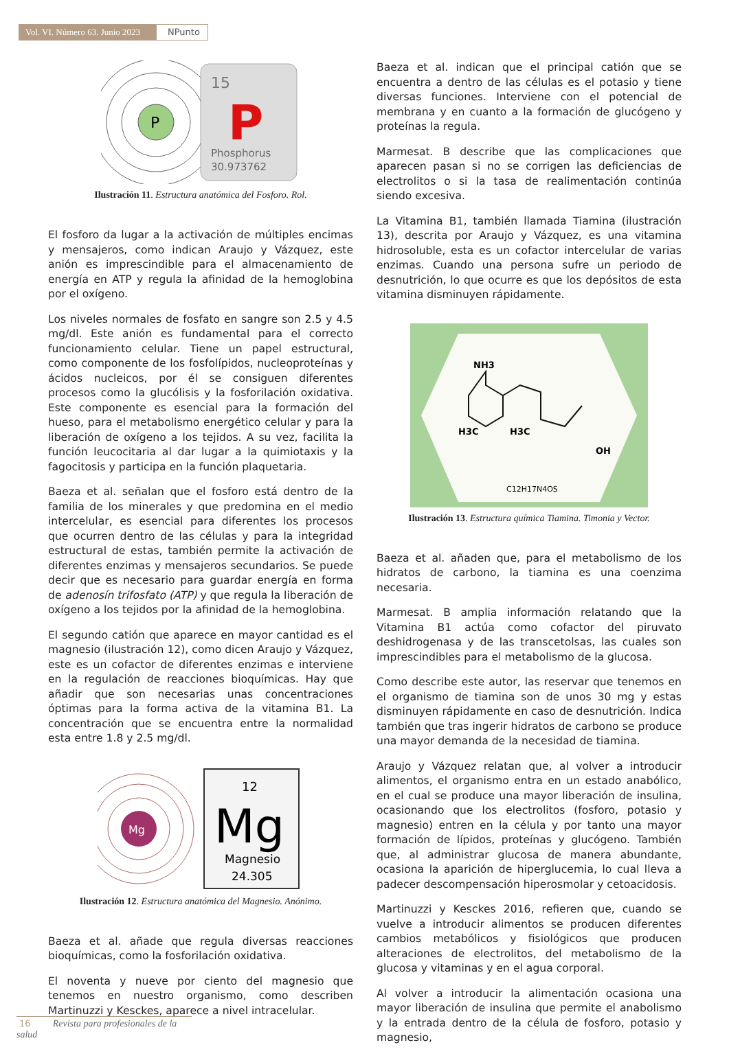Vol. VI. Número 63. Junio 2023
NPunto
P
15
P
Phosphorus
30.973762
Ilustración 11. Estructura anatómica del Fosforo. Rol.
El fosforo da lugar a la activación de múltiples encimas y mensajeros, como indican Araujo y Vázquez, este anión es imprescindible para el almacenamiento de energía en ATP y regula la afinidad de la hemoglobina por el oxígeno.
Los niveles normales de fosfato en sangre son 2.5 y 4.5 mg/dl. Este anión es fundamental para el correcto funcionamiento celular. Tiene un papel estructural, como componente de los fosfolípidos, nucleoproteínas y ácidos nucleicos, por él se consiguen diferentes procesos como la glucólisis y la fosforilación oxidativa. Este componente es esencial para la formación del hueso, para el metabolismo energético celular y para la liberación de oxígeno a los tejidos. A su vez, facilita la función leucocitaria al dar lugar a la quimiotaxis y la fagocitosis y participa en la función plaquetaria.
Baeza et al. señalan que el fosforo está dentro de la familia de los minerales y que predomina en el medio intercelular, es esencial para diferentes los procesos que ocurren dentro de las células y para la integridad estructural de estas, también permite la activación de diferentes enzimas y mensajeros secundarios. Se puede decir que es necesario para guardar energía en forma de adenosín trifosfato (ATP) y que regula la liberación de oxígeno a los tejidos por la afinidad de la hemoglobina.
El segundo catión que aparece en mayor cantidad es el magnesio (ilustración 12), como dicen Araujo y Vázquez, este es un cofactor de diferentes enzimas e interviene en la regulación de reacciones bioquímicas. Hay que añadir que son necesarias unas concentraciones óptimas para la forma activa de la vitamina B1. La concentración que se encuentra entre la normalidad esta entre 1.8 y 2.5 mg/dl.
Mg
12
Mg
Magnesio
24.305
Ilustración 12. Estructura anatómica del Magnesio. Anónimo.
Baeza et al. añade que regula diversas reacciones bioquímicas, como la fosforilación oxidativa.
El noventa y nueve por ciento del magnesio que tenemos en nuestro organismo, como describen Martinuzzi y Kesckes, aparece a nivel intracelular.
Baeza et al. indican que el principal catión que se encuentra a dentro de las células es el potasio y tiene diversas funciones. Interviene con el potencial de membrana y en cuanto a la formación de glucógeno y proteínas la regula.
Marmesat. B describe que las complicaciones que aparecen pasan si no se corrigen las deficiencias de electrolitos o si la tasa de realimentación continúa siendo excesiva.
La Vitamina B1, también llamada Tiamina (ilustración 13), descrita por Araujo y Vázquez, es una vitamina hidrosoluble, esta es un cofactor intercelular de varias enzimas. Cuando una persona sufre un periodo de desnutrición, lo que ocurre es que los depósitos de esta vitamina disminuyen rápidamente.
NH3
H3C
H3C
OH
C12H17N4OS
Ilustración 13. Estructura química Tiamina. Timonia y Vector.
Baeza et al. añaden que, para el metabolismo de los hidratos de carbono, la tiamina es una coenzima necesaria.
Marmesat. B amplia información relatando que la Vitamina B1 actúa como cofactor del piruvato deshidrogenasa y de las transcetolsas, las cuales son imprescindibles para el metabolismo de la glucosa.
Como describe este autor, las reservar que tenemos en el organismo de tiamina son de unos 30 mg y estas disminuyen rápidamente en caso de desnutrición. Indica también que tras ingerir hidratos de carbono se produce una mayor demanda de la necesidad de tiamina.
Araujo y Vázquez relatan que, al volver a introducir alimentos, el organismo entra en un estado anabólico, en el cual se produce una mayor liberación de insulina, ocasionando que los electrolitos (fosforo, potasio y magnesio) entren en la célula y por tanto una mayor formación de lípidos, proteínas y glucógeno. También que, al administrar glucosa de manera abundante, ocasiona la aparición de hiperglucemia, lo cual lleva a padecer descompensación hiperosmolar y cetoacidosis.
Martinuzzi y Kesckes 2016, refieren que, cuando se vuelve a introducir alimentos se producen diferentes cambios metabólicos y fisiológicos que producen alteraciones de electrolitos, del metabolismo de la glucosa y vitaminas y en el agua corporal.
Al volver a introducir la alimentación ocasiona una mayor liberación de insulina que permite el anabolismo y la entrada dentro de la célula de fosforo, potasio y magnesio,
16 Revista para profesionales de la salud